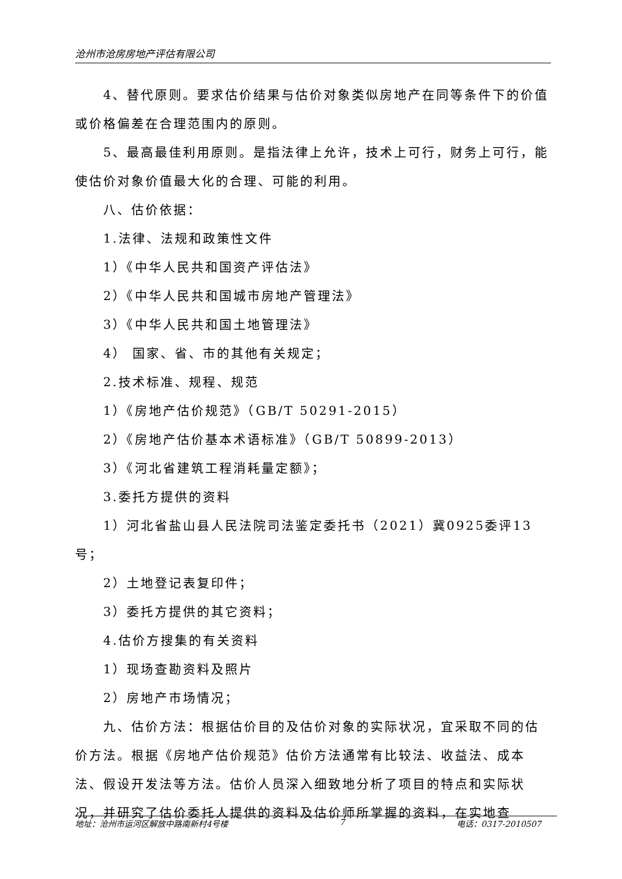沧州市沧房房地产评估有限公司
4、替代原则。要求估价结果与估价对象类似房地产在同等条件下的价值或价格偏差在合理范围内的原则。
5、最高最佳利用原则。是指法律上允许，技术上可行，财务上可行，能使估价对象价值最大化的合理、可能的利用。
八、估价依据：
1.法律、法规和政策性文件
1）《中华人民共和国资产评估法》
2）《中华人民共和国城市房地产管理法》
3）《中华人民共和国土地管理法》
4） 国家、省、市的其他有关规定；
2.技术标准、规程、规范
1）《房地产估价规范》（GB/T 50291-2015）
2）《房地产估价基本术语标准》（GB/T 50899-2013）
3）《河北省建筑工程消耗量定额》；
3.委托方提供的资料
1）河北省盐山县人民法院司法鉴定委托书（2021）冀0925委评13号；
2）土地登记表复印件；
3）委托方提供的其它资料；
4.估价方搜集的有关资料
1）现场查勘资料及照片
2）房地产市场情况；
九、估价方法：根据估价目的及估价对象的实际状况，宜采取不同的估价方法。根据《房地产估价规范》估价方法通常有比较法、收益法、成本法、假设开发法等方法。估价人员深入细致地分析了项目的特点和实际状况，并研究了估价委托人提供的资料及估价师所掌握的资料，在实地查
地址：沧州市运河区解放中路南新村4号楼 7 电话：0317-2010507